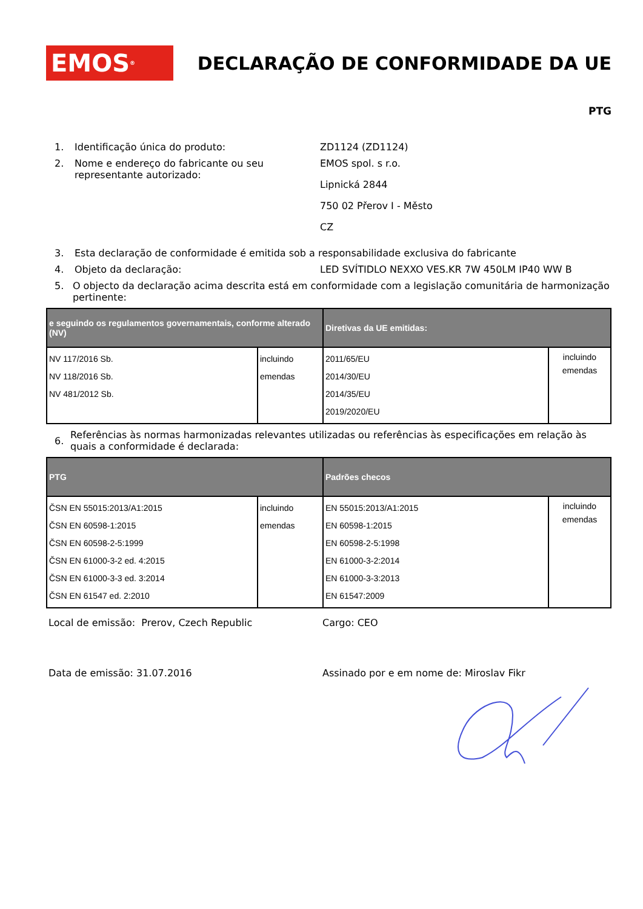EMOS<sup>®</sup>
DECLARAÇÃO DE CONFORMIDADE DA UE
PTG
1. Identificação única do produto: ZD1124 (ZD1124)
2. Nome e endereço do fabricante ou seu representante autorizado:
EMOS spol. s r.o.
Lipnická 2844
750 02 Přerov I - Město
CZ
3. Esta declaração de conformidade é emitida sob a responsabilidade exclusiva do fabricante
4. Objeto da declaração: LED SVÍTIDLO NEXXO VES.KR 7W 450LM IP40 WW B
5. O objecto da declaração acima descrita está em conformidade com a legislação comunitária de harmonização pertinente:
| e seguindo os regulamentos governamentais, conforme alterado (NV) | | Diretivas da UE emitidas: | |
| --- | --- | --- | --- |
| NV 117/2016 Sb. NV 118/2016 Sb. NV 481/2012 Sb. | incluindo emendas | 2011/65/EU 2014/30/EU 2014/35/EU 2019/2020/EU | incluindo emendas |
6.
Referências às normas harmonizadas relevantes utilizadas ou referências às especificações em relação às quais a conformidade é declarada:
| PTG | | Padrões checos | |
| --- | --- | --- | --- |
| ČSN EN 55015:2013/A1:2015 ČSN EN 60598-1:2015 ČSN EN 60598-2-5:1999 ČSN EN 61000-3-2 ed. 4:2015 ČSN EN 61000-3-3 ed. 3:2014 ČSN EN 61547 ed. 2:2010 | incluindo emendas | EN 55015:2013/A1:2015 EN 60598-1:2015 EN 60598-2-5:1998 EN 61000-3-2:2014 EN 61000-3-3:2013 EN 61547:2009 | incluindo emendas |
Local de emissão: Prerov, Czech Republic Cargo: CEO
Data de emissão: 31.07.2016 Assinado por e em nome de: Miroslav Fikr